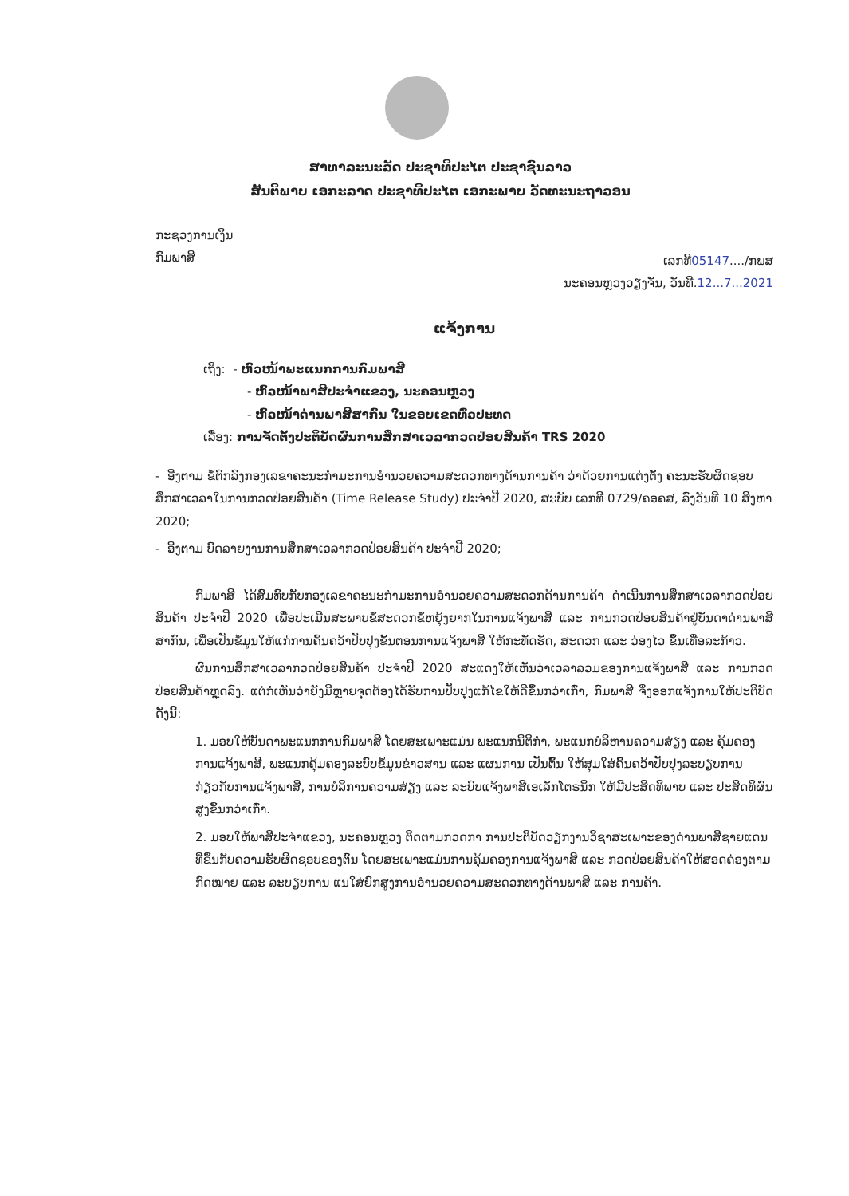ສາທາລະນະລັດ ປະຊາທິປະໄຕ ປະຊາຊົນລາວ
ສັນຕິພາບ ເອກະລາດ ປະຊາທິປະໄຕ ເອກະພາບ ວັດທະນະຖາວອນ
ກະຊວງການເງິນ
ກົມພາສີ
ເລກທີ05147..../ກພສ
ນະຄອນຫຼວງວຽງຈັນ, ວັນທີ.12...7...2021
ແຈ້ງການ
ເຖິງ: - ຫົວໜ້າພະແນກການກົມພາສີ
- ຫົວໜ້າພາສີປະຈຳແຂວງ, ນະຄອນຫຼວງ
- ຫົວໜ້າດ່ານພາສີສາກົນ ໃນຂອບເຂດທົ່ວປະທດ
ເລື່ອງ: ການຈັດຕັ້ງປະຕິບັດຜົນການສຶກສາເວລາກວດປ່ອຍສິນຄ້າ TRS 2020
- ອີງຕາມ ຂໍ້ຕົກລົງກອງເລຂາຄະນະກຳມະການອຳນວຍຄວາມສະດວກທາງດ້ານການຄ້າ ວ່າດ້ວຍການແຕ່ງຕັ້ງ ຄະນະຮັບຜິດຊອບສຶກສາເວລາໃນການກວດປ່ອຍສິນຄ້າ (Time Release Study) ປະຈຳປີ 2020, ສະບັບ ເລກທີ 0729/ຄອຄສ, ລົງວັນທີ 10 ສິງຫາ 2020;
- ອີງຕາມ ບົດລາຍງານການສຶກສາເວລາກວດປ່ອຍສິນຄ້າ ປະຈຳປີ 2020;
ກົມພາສີ ໄດ້ສົມທົບກັບກອງເລຂາຄະນະກຳມະການອຳນວຍຄວາມສະດວກດ້ານການຄ້າ ດຳເນີນການສຶກສາເວລາກວດປ່ອຍສິນຄ້າ ປະຈຳປີ 2020 ເພື່ອປະເມີນສະພາບຂໍ້ສະດວກຂໍ້ຫຍຸ້ງຍາກໃນການແຈ້ງພາສີ ແລະ ການກວດປ່ອຍສິນຄ້າຢູ່ບັນດາດ່ານພາສີສາກົນ, ເພື່ອເປັນຂໍ້ມູນໃຫ້ແກ່ການຄົ້ນຄວ້າປັບປຸງຂັ້ນຕອນການແຈ້ງພາສີ ໃຫ້ກະທັດຮັດ, ສະດວກ ແລະ ວ່ອງໄວ ຂຶ້ນເທື່ອລະກ້າວ.
ຜົນການສຶກສາເວລາກວດປ່ອຍສິນຄ້າ ປະຈຳປີ 2020 ສະແດງໃຫ້ເຫັນວ່າເວລາລວມຂອງການແຈ້ງພາສີ ແລະ ການກວດປ່ອຍສິນຄ້າຫຼຸດລົງ. ແຕ່ກໍ່ເຫັນວ່າຍັງມີຫຼາຍຈຸດຕ້ອງໄດ້ຮັບການປັບປຸງແກ້ໄຂໃຫ້ດີຂຶ້ນກວ່າເກົ່າ, ກົມພາສີ ຈຶ່ງອອກແຈ້ງການໃຫ້ປະຕິບັດ ດັ່ງນີ້:
1. ມອບໃຫ້ບັນດາພະແນກການກົມພາສີ ໂດຍສະເພາະແມ່ນ ພະແນກນິຕິກຳ, ພະແນກບໍລິຫານຄວາມສ່ຽງ ແລະ ຄຸ້ມຄອງການແຈ້ງພາສີ, ພະແນກຄຸ້ມຄອງລະບົບຂໍ້ມູນຂ່າວສານ ແລະ ແຜນການ ເປັນຕົ້ນ ໃຫ້ສຸມໃສ່ຄົ້ນຄວ້າປັບປຸງລະບຽບການກ່ຽວກັບການແຈ້ງພາສີ, ການບໍລິການຄວາມສ່ຽງ ແລະ ລະບົບແຈ້ງພາສີເອເລັກໂຕຣນິກ ໃຫ້ມີປະສິດທິພາບ ແລະ ປະສິດທິຜົນ ສູງຂຶ້ນກວ່າເກົ່າ.
2. ມອບໃຫ້ພາສີປະຈຳແຂວງ, ນະຄອນຫຼວງ ຕິດຕາມກວດກາ ການປະຕິບັດວຽກງານວິຊາສະເພາະຂອງດ່ານພາສີຊາຍແດນທີ່ຂຶ້ນກັບຄວາມຮັບຜິດຊອບຂອງຕົນ ໂດຍສະເພາະແມ່ນການຄຸ້ມຄອງການແຈ້ງພາສີ ແລະ ກວດປ່ອຍສິນຄ້າໃຫ້ສອດຄ່ອງຕາມກົດໝາຍ ແລະ ລະບຽບການ ແນໃສ່ຍົກສູງການອຳນວຍຄວາມສະດວກທາງດ້ານພາສີ ແລະ ການຄ້າ.